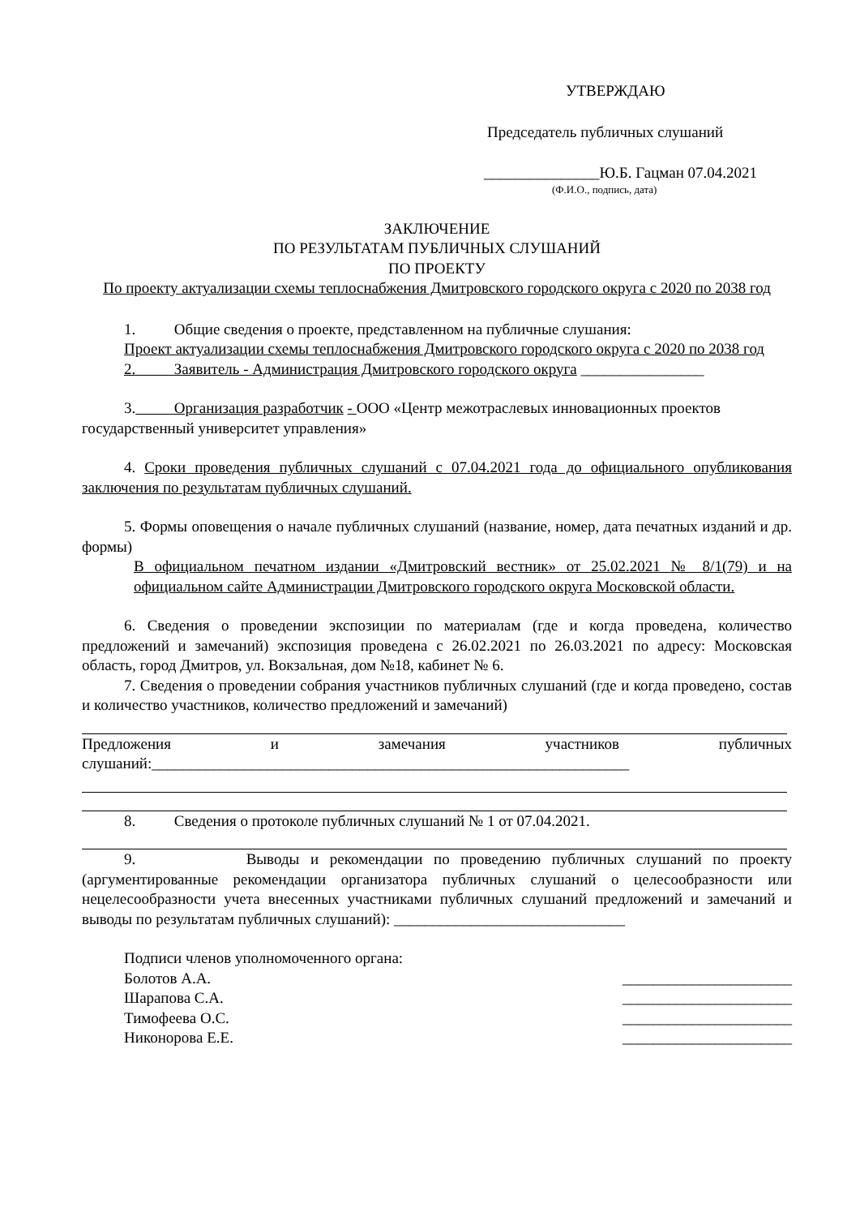УТВЕРЖДАЮ
Председатель публичных слушаний
_______________Ю.Б. Гацман 07.04.2021
(Ф.И.О., подпись, дата)
ЗАКЛЮЧЕНИЕ
ПО РЕЗУЛЬТАТАМ ПУБЛИЧНЫХ СЛУШАНИЙ
ПО ПРОЕКТУ
По проекту актуализации схемы теплоснабжения Дмитровского городского округа с 2020 по 2038 год
1. Общие сведения о проекте, представленном на публичные слушания:
Проект актуализации схемы теплоснабжения Дмитровского городского округа с 2020 по 2038 год
2. Заявитель - Администрация Дмитровского городского округа ________________
3. Организация разработчик - ООО «Центр межотраслевых инновационных проектов государственный университет управления»
4. Сроки проведения публичных слушаний с 07.04.2021 года до официального опубликования заключения по результатам публичных слушаний.
5. Формы оповещения о начале публичных слушаний (название, номер, дата печатных изданий и др. формы)
В официальном печатном издании «Дмитровский вестник» от 25.02.2021 № 8/1(79) и на официальном сайте Администрации Дмитровского городского округа Московской области.
6. Сведения о проведении экспозиции по материалам (где и когда проведена, количество предложений и замечаний) экспозиция проведена с 26.02.2021 по 26.03.2021 по адресу: Московская область, город Дмитров, ул. Вокзальная, дом №18, кабинет № 6.
7. Сведения о проведении собрания участников публичных слушаний (где и когда проведено, состав и количество участников, количество предложений и замечаний)
Предложения и замечания участников публичных слушаний:______________________________________________________________
8. Сведения о протоколе публичных слушаний № 1 от 07.04.2021.
9. Выводы и рекомендации по проведению публичных слушаний по проекту (аргументированные рекомендации организатора публичных слушаний о целесообразности или нецелесообразности учета внесенных участниками публичных слушаний предложений и замечаний и выводы по результатам публичных слушаний): ______________________________
Подписи членов уполномоченного органа:
Болотов А.А. ______________________
Шарапова С.А. ______________________
Тимофеева О.С. ______________________
Никонорова Е.Е. ______________________